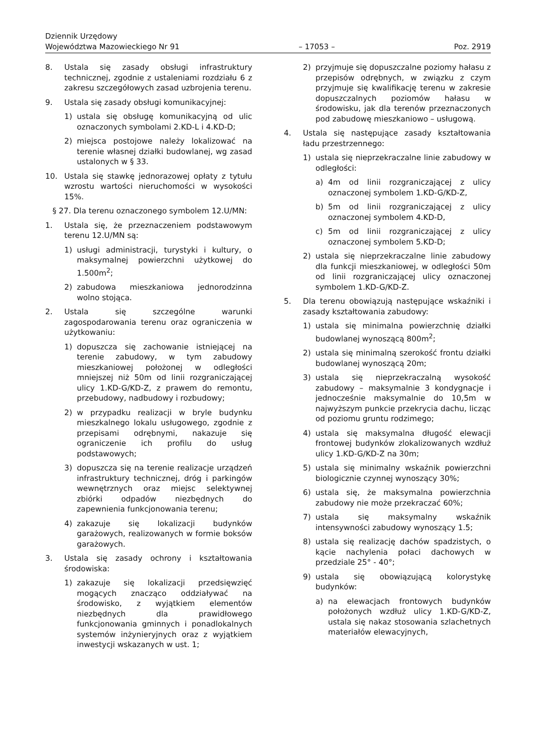Dziennik Urzędowy
Województwa Mazowieckiego Nr 91
– 17053 –
Poz. 2919
8. Ustala się zasady obsługi infrastruktury technicznej, zgodnie z ustaleniami rozdziału 6 z zakresu szczegółowych zasad uzbrojenia terenu.
9. Ustala się zasady obsługi komunikacyjnej:
1) ustala się obsługę komunikacyjną od ulic oznaczonych symbolami 2.KD-L i 4.KD-D;
2) miejsca postojowe należy lokalizować na terenie własnej działki budowlanej, wg zasad ustalonych w § 33.
10. Ustala się stawkę jednorazowej opłaty z tytułu wzrostu wartości nieruchomości w wysokości 15%.
§ 27. Dla terenu oznaczonego symbolem 12.U/MN:
1. Ustala się, że przeznaczeniem podstawowym terenu 12.U/MN są:
1) usługi administracji, turystyki i kultury, o maksymalnej powierzchni użytkowej do 1.500m<sup>2</sup>;
2) zabudowa mieszkaniowa jednorodzinna wolno stojąca.
2. Ustala się szczególne warunki zagospodarowania terenu oraz ograniczenia w użytkowaniu:
1) dopuszcza się zachowanie istniejącej na terenie zabudowy, w tym zabudowy mieszkaniowej położonej w odległości mniejszej niż 50m od linii rozgraniczającej ulicy 1.KD-G/KD-Z, z prawem do remontu, przebudowy, nadbudowy i rozbudowy;
2) w przypadku realizacji w bryle budynku mieszkalnego lokalu usługowego, zgodnie z przepisami odrębnymi, nakazuje się ograniczenie ich profilu do usług podstawowych;
3) dopuszcza się na terenie realizacje urządzeń infrastruktury technicznej, dróg i parkingów wewnętrznych oraz miejsc selektywnej zbiórki odpadów niezbędnych do zapewnienia funkcjonowania terenu;
4) zakazuje się lokalizacji budynków garażowych, realizowanych w formie boksów garażowych.
3. Ustala się zasady ochrony i kształtowania środowiska:
1) zakazuje się lokalizacji przedsięwzięć mogących znacząco oddziaływać na środowisko, z wyjątkiem elementów niezbędnych dla prawidłowego funkcjonowania gminnych i ponadlokalnych systemów inżynieryjnych oraz z wyjątkiem inwestycji wskazanych w ust. 1;
2) przyjmuje się dopuszczalne poziomy hałasu z przepisów odrębnych, w związku z czym przyjmuje się kwalifikację terenu w zakresie dopuszczalnych poziomów hałasu w środowisku, jak dla terenów przeznaczonych pod zabudowę mieszkaniowo – usługową.
4. Ustala się następujące zasady kształtowania ładu przestrzennego:
1) ustala się nieprzekraczalne linie zabudowy w odległości:
a) 4m od linii rozgraniczającej z ulicy oznaczonej symbolem 1.KD-G/KD-Z,
b) 5m od linii rozgraniczającej z ulicy oznaczonej symbolem 4.KD-D,
c) 5m od linii rozgraniczającej z ulicy oznaczonej symbolem 5.KD-D;
2) ustala się nieprzekraczalne linie zabudowy dla funkcji mieszkaniowej, w odległości 50m od linii rozgraniczającej ulicy oznaczonej symbolem 1.KD-G/KD-Z.
5. Dla terenu obowiązują następujące wskaźniki i zasady kształtowania zabudowy:
1) ustala się minimalna powierzchnię działki budowlanej wynoszącą 800m<sup>2</sup>;
2) ustala się minimalną szerokość frontu działki budowlanej wynoszącą 20m;
3) ustala się nieprzekraczalną wysokość zabudowy – maksymalnie 3 kondygnacje i jednocześnie maksymalnie do 10,5m w najwyższym punkcie przekrycia dachu, licząc od poziomu gruntu rodzimego;
4) ustala się maksymalna długość elewacji frontowej budynków zlokalizowanych wzdłuż ulicy 1.KD-G/KD-Z na 30m;
5) ustala się minimalny wskaźnik powierzchni biologicznie czynnej wynoszący 30%;
6) ustala się, że maksymalna powierzchnia zabudowy nie może przekraczać 60%;
7) ustala się maksymalny wskaźnik intensywności zabudowy wynoszący 1.5;
8) ustala się realizację dachów spadzistych, o kącie nachylenia połaci dachowych w przedziale 25° - 40°;
9) ustala się obowiązującą kolorystykę budynków:
a) na elewacjach frontowych budynków położonych wzdłuż ulicy 1.KD-G/KD-Z, ustala się nakaz stosowania szlachetnych materiałów elewacyjnych,